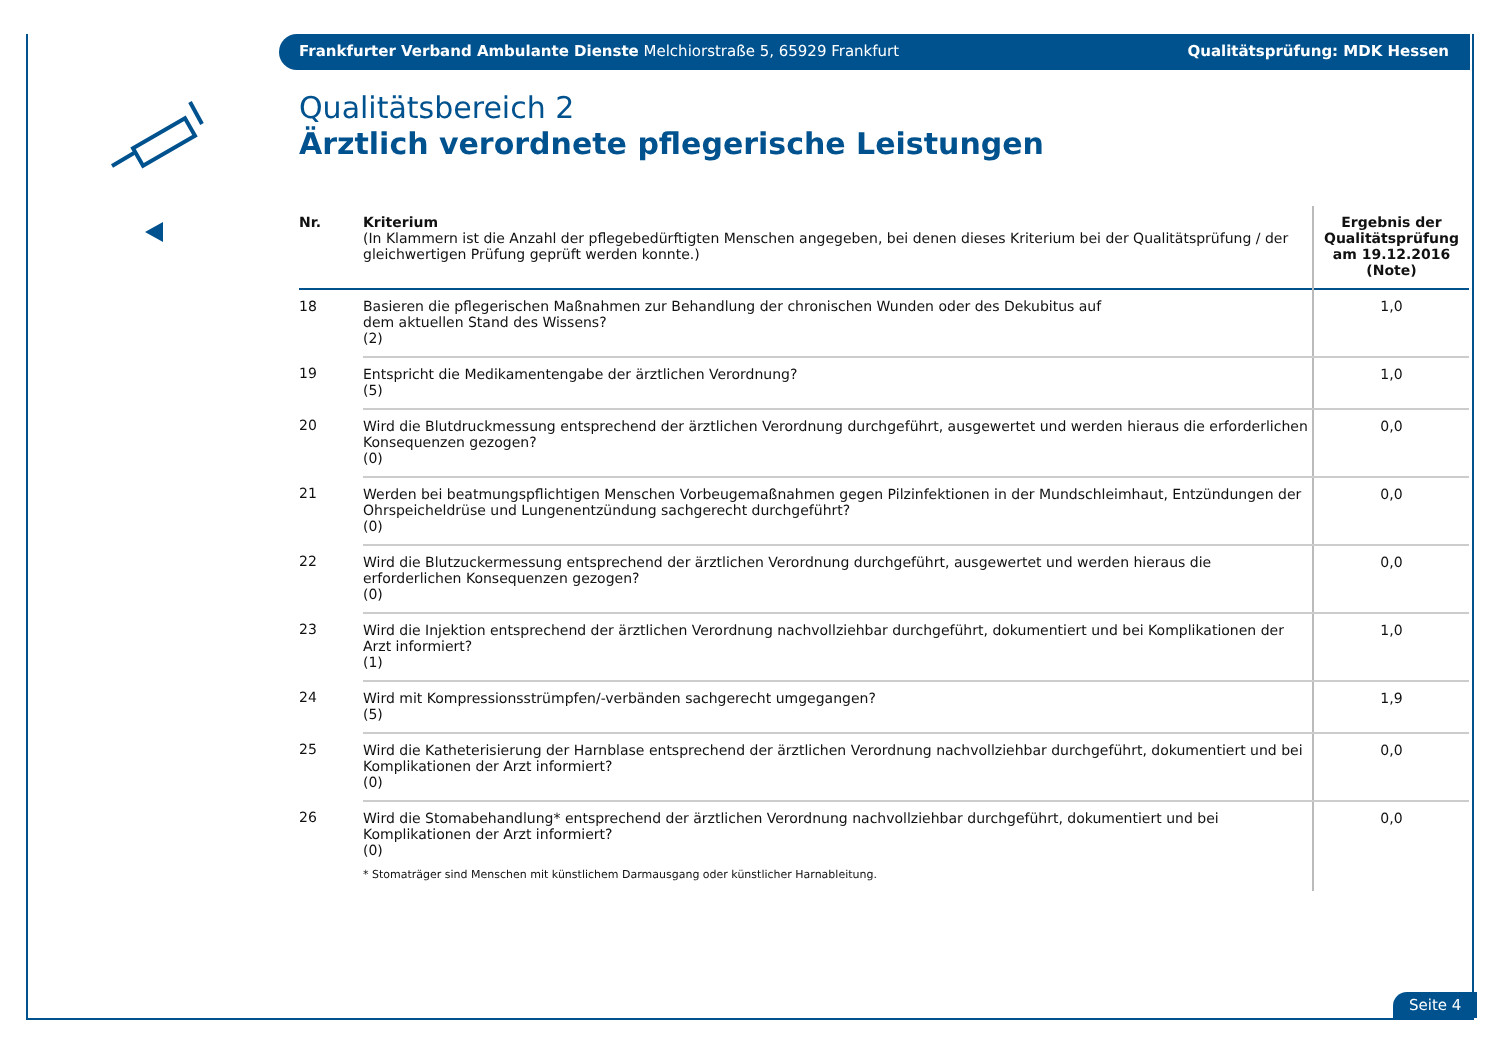Frankfurter Verband Ambulante Dienste Melchiorstraße 5, 65929 Frankfurt Qualitätsprüfung: MDK Hessen
Qualitätsbereich 2
Ärztlich verordnete pflegerische Leistungen
| Nr. | Kriterium (In Klammern ist die Anzahl der pflegebedürftigten Menschen angegeben, bei denen dieses Kriterium bei der Qualitätsprüfung / der gleichwertigen Prüfung geprüft werden konnte.) | Ergebnis der Qualitätsprüfung am 19.12.2016 (Note) |
| --- | --- | --- |
| 18 | Basieren die pflegerischen Maßnahmen zur Behandlung der chronischen Wunden oder des Dekubitus auf dem aktuellen Stand des Wissens? (2) | 1,0 |
| 19 | Entspricht die Medikamentengabe der ärztlichen Verordnung? (5) | 1,0 |
| 20 | Wird die Blutdruckmessung entsprechend der ärztlichen Verordnung durchgeführt, ausgewertet und werden hieraus die erforderlichen Konsequenzen gezogen? (0) | 0,0 |
| 21 | Werden bei beatmungspflichtigen Menschen Vorbeugemaßnahmen gegen Pilzinfektionen in der Mundschleimhaut, Entzündungen der Ohrspeicheldrüse und Lungenentzündung sachgerecht durchgeführt? (0) | 0,0 |
| 22 | Wird die Blutzuckermessung entsprechend der ärztlichen Verordnung durchgeführt, ausgewertet und werden hieraus die erforderlichen Konsequenzen gezogen? (0) | 0,0 |
| 23 | Wird die Injektion entsprechend der ärztlichen Verordnung nachvollziehbar durchgeführt, dokumentiert und bei Komplikationen der Arzt informiert? (1) | 1,0 |
| 24 | Wird mit Kompressionsstrümpfen/-verbänden sachgerecht umgegangen? (5) | 1,9 |
| 25 | Wird die Katheterisierung der Harnblase entsprechend der ärztlichen Verordnung nachvollziehbar durchgeführt, dokumentiert und bei Komplikationen der Arzt informiert? (0) | 0,0 |
| 26 | Wird die Stomabehandlung* entsprechend der ärztlichen Verordnung nachvollziehbar durchgeführt, dokumentiert und bei Komplikationen der Arzt informiert? (0) * Stomaträger sind Menschen mit künstlichem Darmausgang oder künstlicher Harnableitung. | 0,0 |
Seite 4